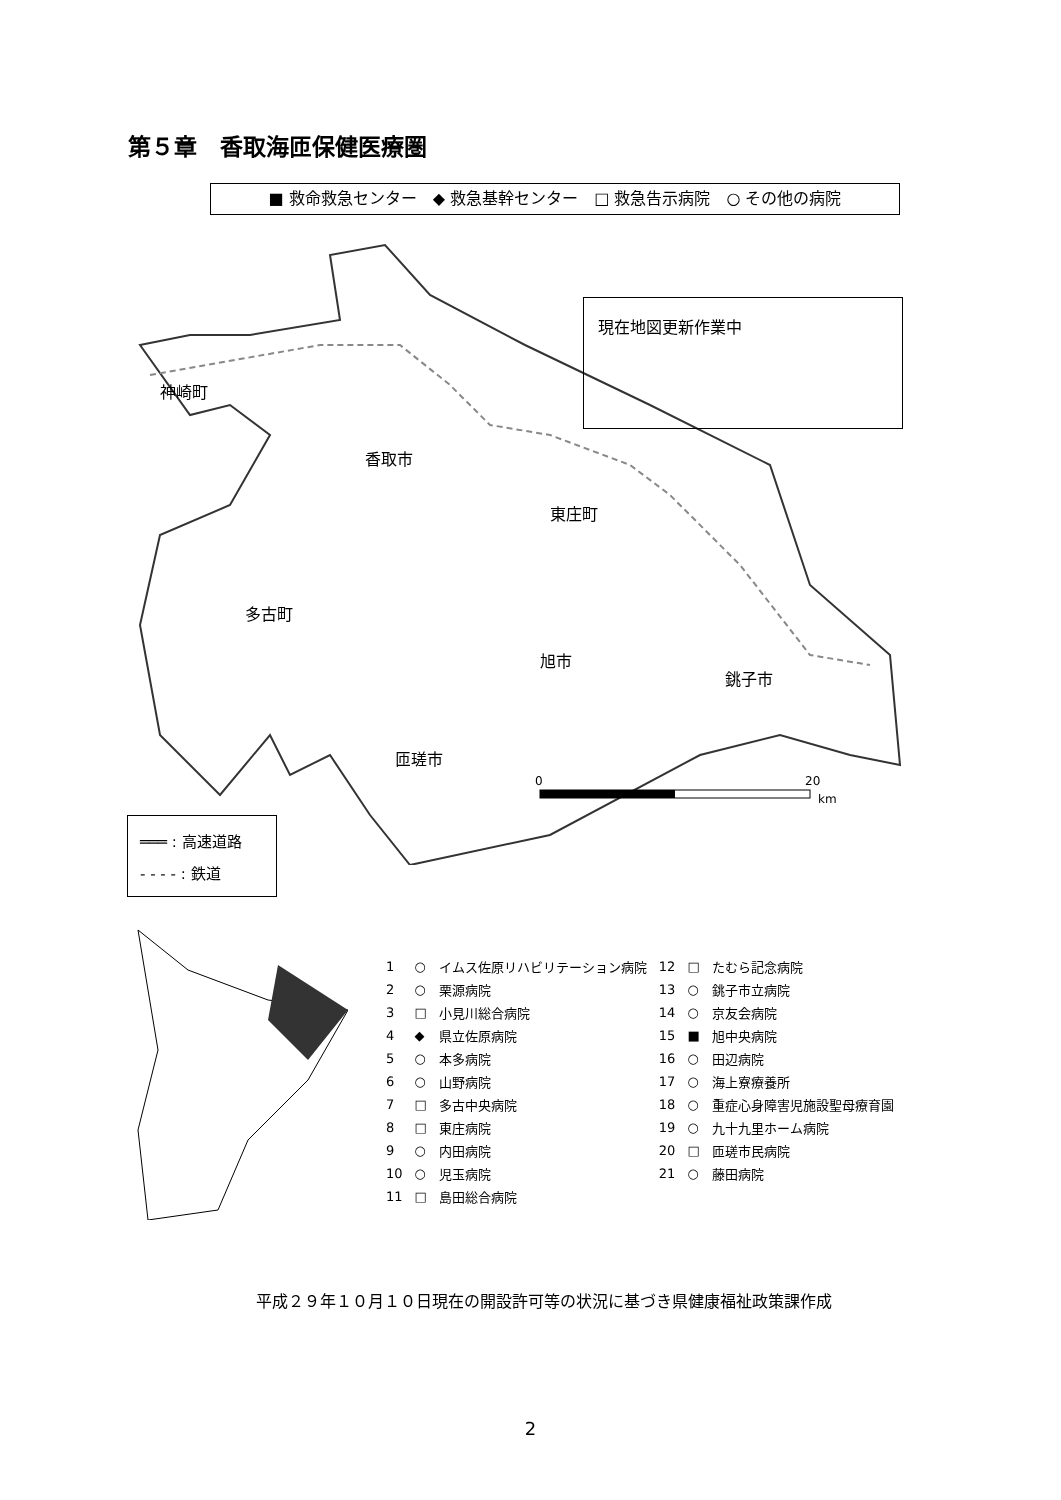第５章　香取海匝保健医療圏
■ 救命救急センター　◆ 救急基幹センター　□ 救急告示病院　○ その他の病院
神崎町
香取市
東庄町
多古町
旭市
銚子市
匝瑳市
0
20
km
現在地図更新作業中
═══ : 高速道路
- - - - : 鉄道
| 1 | ○ | イムス佐原リハビリテーション病院 | 12 | □ | たむら記念病院 |
| 2 | ○ | 栗源病院 | 13 | ○ | 銚子市立病院 |
| 3 | □ | 小見川総合病院 | 14 | ○ | 京友会病院 |
| 4 | ◆ | 県立佐原病院 | 15 | ■ | 旭中央病院 |
| 5 | ○ | 本多病院 | 16 | ○ | 田辺病院 |
| 6 | ○ | 山野病院 | 17 | ○ | 海上寮療養所 |
| 7 | □ | 多古中央病院 | 18 | ○ | 重症心身障害児施設聖母療育園 |
| 8 | □ | 東庄病院 | 19 | ○ | 九十九里ホーム病院 |
| 9 | ○ | 内田病院 | 20 | □ | 匝瑳市民病院 |
| 10 | ○ | 児玉病院 | 21 | ○ | 藤田病院 |
| 11 | □ | 島田総合病院 | | | |
平成２９年１０月１０日現在の開設許可等の状況に基づき県健康福祉政策課作成
2